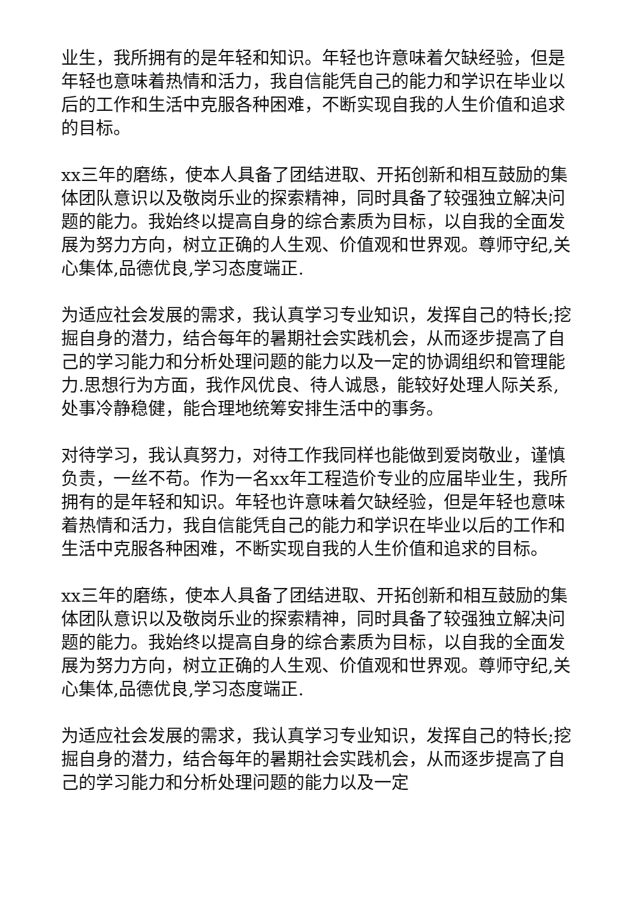业生，我所拥有的是年轻和知识。年轻也许意味着欠缺经验，但是年轻也意味着热情和活力，我自信能凭自己的能力和学识在毕业以后的工作和生活中克服各种困难，不断实现自我的人生价值和追求的目标。
xx三年的磨练，使本人具备了团结进取、开拓创新和相互鼓励的集体团队意识以及敬岗乐业的探索精神，同时具备了较强独立解决问题的能力。我始终以提高自身的综合素质为目标，以自我的全面发展为努力方向，树立正确的人生观、价值观和世界观。尊师守纪,关心集体,品德优良,学习态度端正.
为适应社会发展的需求，我认真学习专业知识，发挥自己的特长;挖掘自身的潜力，结合每年的暑期社会实践机会，从而逐步提高了自己的学习能力和分析处理问题的能力以及一定的协调组织和管理能力.思想行为方面，我作风优良、待人诚恳，能较好处理人际关系,处事冷静稳健，能合理地统筹安排生活中的事务。
对待学习，我认真努力，对待工作我同样也能做到爱岗敬业，谨慎负责，一丝不苟。作为一名xx年工程造价专业的应届毕业生，我所拥有的是年轻和知识。年轻也许意味着欠缺经验，但是年轻也意味着热情和活力，我自信能凭自己的能力和学识在毕业以后的工作和生活中克服各种困难，不断实现自我的人生价值和追求的目标。
xx三年的磨练，使本人具备了团结进取、开拓创新和相互鼓励的集体团队意识以及敬岗乐业的探索精神，同时具备了较强独立解决问题的能力。我始终以提高自身的综合素质为目标，以自我的全面发展为努力方向，树立正确的人生观、价值观和世界观。尊师守纪,关心集体,品德优良,学习态度端正.
为适应社会发展的需求，我认真学习专业知识，发挥自己的特长;挖掘自身的潜力，结合每年的暑期社会实践机会，从而逐步提高了自己的学习能力和分析处理问题的能力以及一定